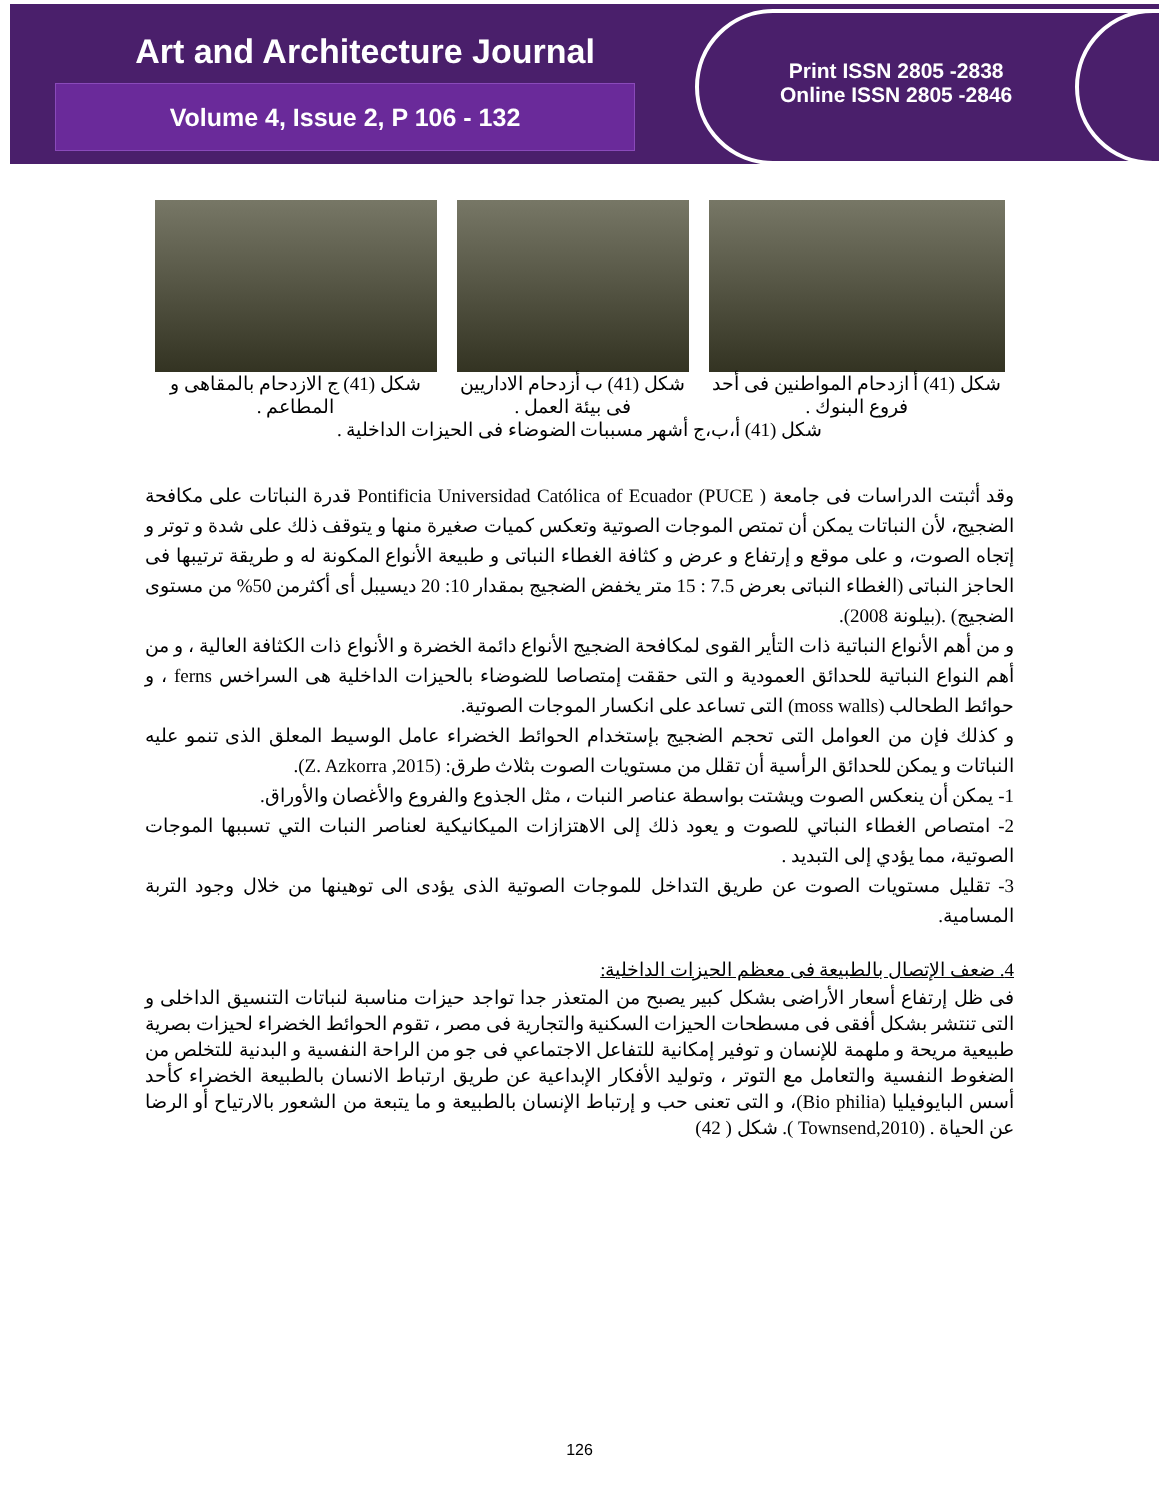Art and Architecture Journal
Volume 4, Issue 2, P 106 - 132
Print ISSN 2805 -2838
Online ISSN 2805 -2846
شكل (41) أ ازدحام المواطنين فى أحد فروع البنوك .
شكل (41) ب أزدحام الاداريين فى بيئة العمل .
شكل (41) ج الازدحام بالمقاهى و المطاعم .
شكل (41) أ،ب،ج أشهر مسببات الضوضاء فى الحيزات الداخلية .
وقد أثبتت الدراسات فى جامعة ( Pontificia Universidad Católica of Ecuador (PUCE قدرة النباتات على مكافحة الضجيج، لأن النباتات يمكن أن تمتص الموجات الصوتية وتعكس كميات صغيرة منها و يتوقف ذلك على شدة و توتر و إتجاه الصوت، و على موقع و إرتفاع و عرض و كثافة الغطاء النباتى و طبيعة الأنواع المكونة له و طريقة ترتيبها فى الحاجز النباتى (الغطاء النباتى بعرض 7.5 : 15 متر يخفض الضجيج بمقدار 10: 20 ديسيبل أى أكثرمن 50% من مستوى الضجيج) .(بيلونة 2008).
و من أهم الأنواع النباتية ذات التأير القوى لمكافحة الضجيج الأنواع دائمة الخضرة و الأنواع ذات الكثافة العالية ، و من أهم النواع النباتية للحدائق العمودية و التى حققت إمتصاصا للضوضاء بالحيزات الداخلية هى السراخس ferns ، و حوائط الطحالب (moss walls) التى تساعد على انكسار الموجات الصوتية.
و كذلك فإن من العوامل التى تحجم الضجيج بإستخدام الحوائط الخضراء عامل الوسيط المعلق الذى تنمو عليه النباتات و يمكن للحدائق الرأسية أن تقلل من مستويات الصوت بثلاث طرق: (Z. Azkorra ,2015).
1- يمكن أن ينعكس الصوت ويشتت بواسطة عناصر النبات ، مثل الجذوع والفروع والأغصان والأوراق.
2- امتصاص الغطاء النباتي للصوت و يعود ذلك إلى الاهتزازات الميكانيكية لعناصر النبات التي تسببها الموجات الصوتية، مما يؤدي إلى التبديد .
3- تقليل مستويات الصوت عن طريق التداخل للموجات الصوتية الذى يؤدى الى توهينها من خلال وجود التربة المسامية.
4. ضعف الإتصال بالطبيعة فى معظم الحيزات الداخلية:
فى ظل إرتفاع أسعار الأراضى بشكل كبير يصبح من المتعذر جدا تواجد حيزات مناسبة لنباتات التنسيق الداخلى و التى تنتشر بشكل أفقى فى مسطحات الحيزات السكنية والتجارية فى مصر ، تقوم الحوائط الخضراء لحيزات بصرية طبيعية مريحة و ملهمة للإنسان و توفير إمكانية للتفاعل الاجتماعي فى جو من الراحة النفسية و البدنية للتخلص من الضغوط النفسية والتعامل مع التوتر ، وتوليد الأفكار الإبداعية عن طريق ارتباط الانسان بالطبيعة الخضراء كأحد أسس البايوفيليا (Bio philia)، و التى تعنى حب و إرتباط الإنسان بالطبيعة و ما يتبعة من الشعور بالارتياح أو الرضا عن الحياة . (Townsend,2010 ). شكل ( 42)
126